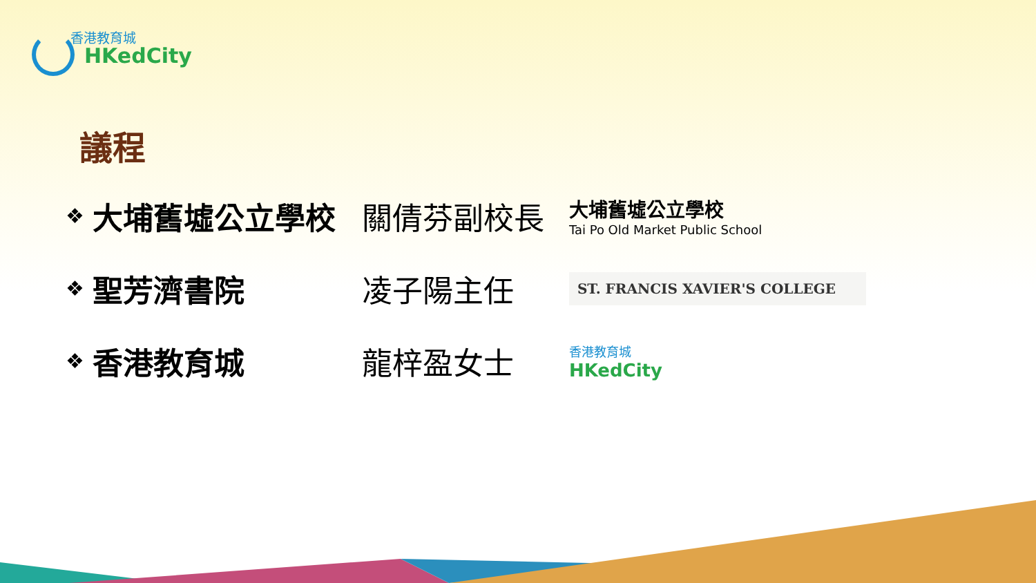香港教育城
HKedCity
議程
❖
大埔舊墟公立學校 關倩芬副校長
大埔舊墟公立學校
Tai Po Old Market Public School
❖
聖芳濟書院 凌子陽主任
ST. FRANCIS XAVIER'S COLLEGE
❖
香港教育城 龍梓盈女士
香港教育城
HKedCity